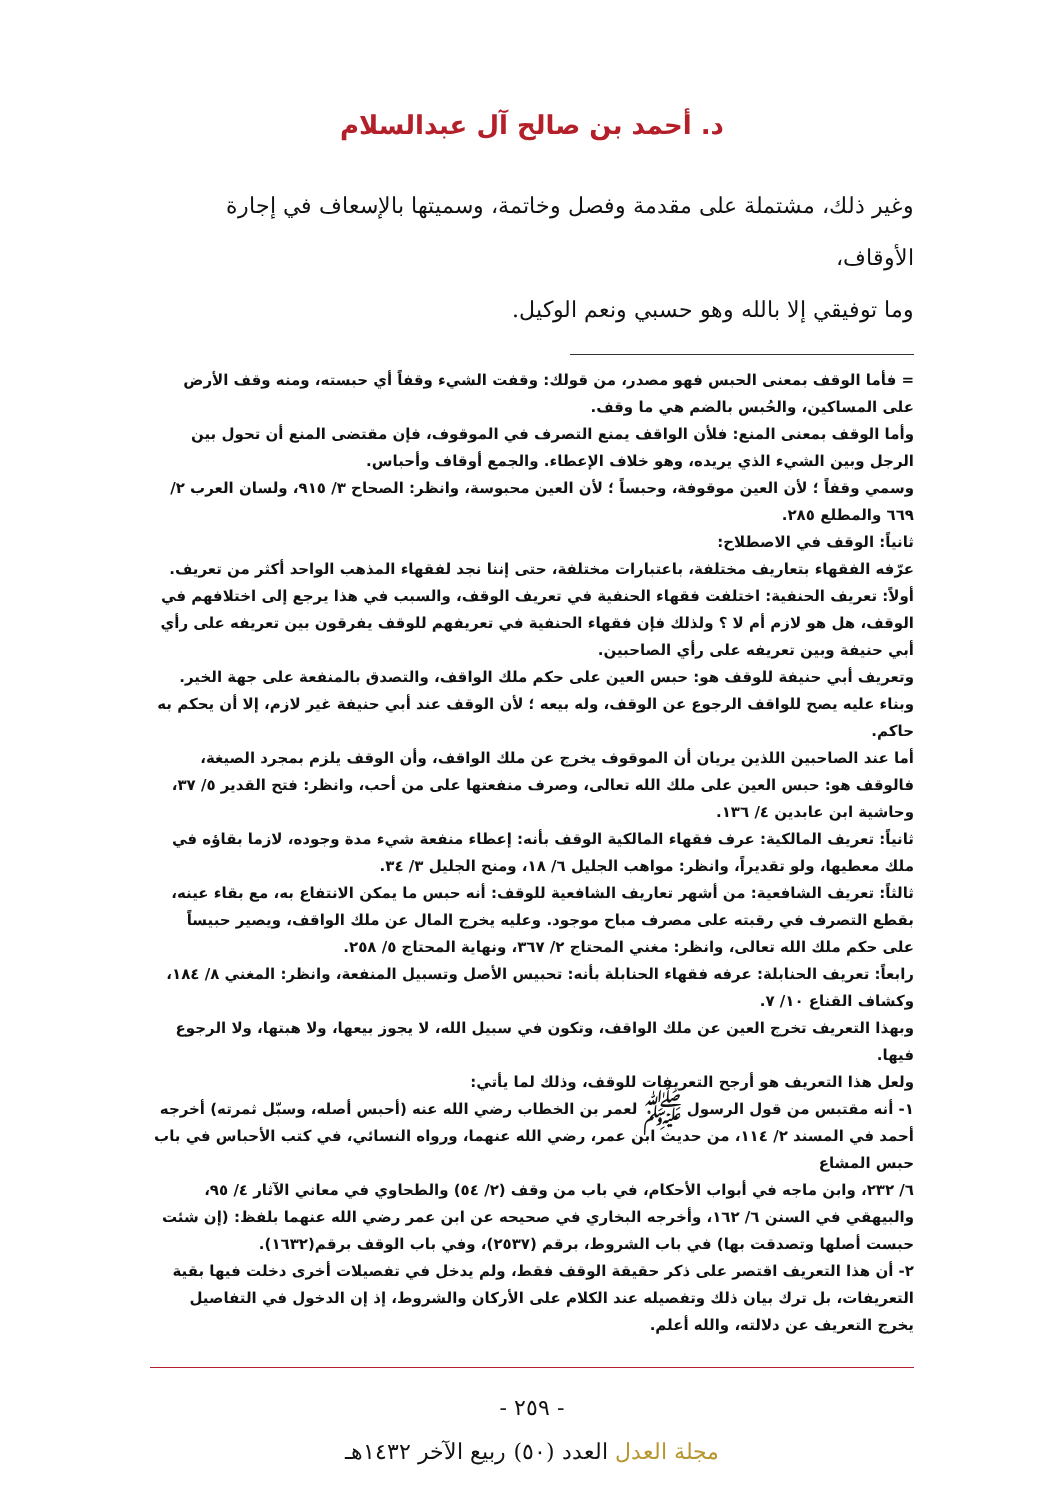د. أحمد بن صالح آل عبدالسلام
وغير ذلك، مشتملة على مقدمة وفصل وخاتمة، وسميتها بالإسعاف في إجارة الأوقاف،
وما توفيقي إلا بالله وهو حسبي ونعم الوكيل.
= فأما الوقف بمعنى الحبس فهو مصدر، من قولك: وقفت الشيء وقفاً أي حبسته، ومنه وقف الأرض على المساكين، والحُبس بالضم هي ما وقف.
وأما الوقف بمعنى المنع: فلأن الواقف يمنع التصرف في الموقوف، فإن مقتضى المنع أن تحول بين الرجل وبين الشيء الذي يريده، وهو خلاف الإعطاء. والجمع أوقاف وأحباس.
وسمي وقفاً ؛ لأن العين موقوفة، وحبساً ؛ لأن العين محبوسة، وانظر: الصحاح ٣/ ٩١٥، ولسان العرب ٢/ ٦٦٩ والمطلع ٢٨٥.
ثانياً: الوقف في الاصطلاح:
عرّفه الفقهاء بتعاريف مختلفة، باعتبارات مختلفة، حتى إننا نجد لفقهاء المذهب الواحد أكثر من تعريف.
أولاً: تعريف الحنفية: اختلفت فقهاء الحنفية في تعريف الوقف، والسبب في هذا يرجع إلى اختلافهم في الوقف، هل هو لازم أم لا ؟ ولذلك فإن فقهاء الحنفية في تعريفهم للوقف يفرقون بين تعريفه على رأي أبي حنيفة وبين تعريفه على رأي الصاحبين.
وتعريف أبي حنيفة للوقف هو: حبس العين على حكم ملك الواقف، والتصدق بالمنفعة على جهة الخير.
وبناء عليه يصح للواقف الرجوع عن الوقف، وله بيعه ؛ لأن الوقف عند أبي حنيفة غير لازم، إلا أن يحكم به حاكم.
أما عند الصاحبين اللذين يريان أن الموقوف يخرج عن ملك الواقف، وأن الوقف يلزم بمجرد الصيغة، فالوقف هو: حبس العين على ملك الله تعالى، وصرف منفعتها على من أحب، وانظر: فتح القدير ٥/ ٣٧، وحاشية ابن عابدين ٤/ ١٣٦.
ثانياً: تعريف المالكية: عرف فقهاء المالكية الوقف بأنه: إعطاء منفعة شيء مدة وجوده، لازما بقاؤه في ملك معطيها، ولو تقديراً، وانظر: مواهب الجليل ٦/ ١٨، ومنح الجليل ٣/ ٣٤.
ثالثاً: تعريف الشافعية: من أشهر تعاريف الشافعية للوقف: أنه حبس ما يمكن الانتفاع به، مع بقاء عينه، بقطع التصرف في رقبته على مصرف مباح موجود. وعليه يخرج المال عن ملك الواقف، ويصير حبيساً على حكم ملك الله تعالى، وانظر: مغني المحتاج ٢/ ٣٦٧، ونهاية المحتاج ٥/ ٢٥٨.
رابعاً: تعريف الحنابلة: عرفه فقهاء الحنابلة بأنه: تحبيس الأصل وتسبيل المنفعة، وانظر: المغني ٨/ ١٨٤، وكشاف القناع ١٠/ ٧.
وبهذا التعريف تخرج العين عن ملك الواقف، وتكون في سبيل الله، لا يجوز بيعها، ولا هبتها، ولا الرجوع فيها.
ولعل هذا التعريف هو أرجح التعريفات للوقف، وذلك لما يأتي:
١- أنه مقتبس من قول الرسول ﷺ لعمر بن الخطاب رضي الله عنه (أحبس أصله، وسبّل ثمرته) أخرجه أحمد في المسند ٢/ ١١٤، من حديث ابن عمر، رضي الله عنهما، ورواه النسائي، في كتب الأحباس في باب حبس المشاع
٦/ ٢٣٢، وابن ماجه في أبواب الأحكام، في باب من وقف (٢/ ٥٤) والطحاوي في معاني الآثار ٤/ ٩٥، والبيهقي في السنن ٦/ ١٦٢، وأخرجه البخاري في صحيحه عن ابن عمر رضي الله عنهما بلفظ: (إن شئت حبست أصلها وتصدقت بها) في باب الشروط، برقم (٢٥٣٧)، وفي باب الوقف برقم(١٦٣٢).
٢- أن هذا التعريف اقتصر على ذكر حقيقة الوقف فقط، ولم يدخل في تفصيلات أخرى دخلت فيها بقية التعريفات، بل ترك بيان ذلك وتفصيله عند الكلام على الأركان والشروط، إذ إن الدخول في التفاصيل يخرج التعريف عن دلالته، والله أعلم.
- ٢٥٩ -
مجلة العدل العدد (٥٠) ربيع الآخر ١٤٣٢هـ